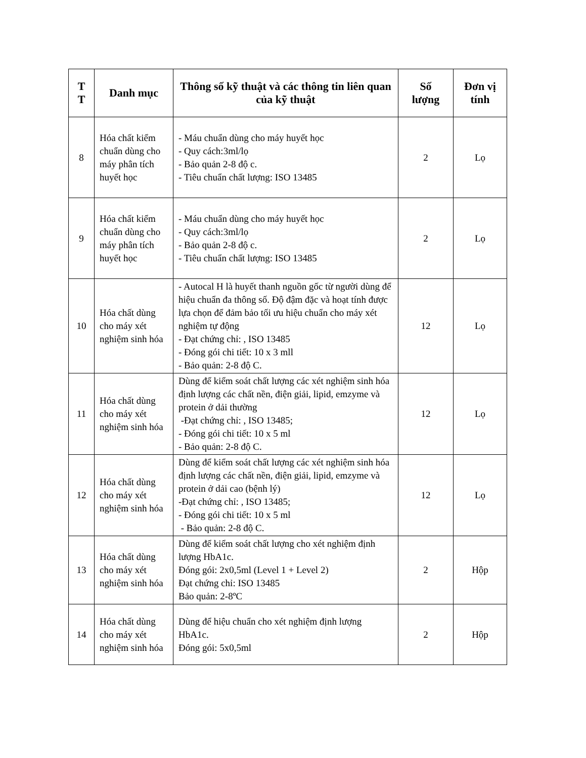| T T | Danh mục | Thông số kỹ thuật và các thông tin liên quan của kỹ thuật | Số lượng | Đơn vị tính |
| --- | --- | --- | --- | --- |
| 8 | Hóa chất kiểm chuẩn dùng cho máy phân tích huyết học | - Máu chuẩn dùng cho máy huyết học - Quy cách:3ml/lọ - Bảo quản 2-8 độ c. - Tiêu chuẩn chất lượng: ISO 13485 | 2 | Lọ |
| 9 | Hóa chất kiểm chuẩn dùng cho máy phân tích huyết học | - Máu chuẩn dùng cho máy huyết học - Quy cách:3ml/lọ - Bảo quản 2-8 độ c. - Tiêu chuẩn chất lượng: ISO 13485 | 2 | Lọ |
| 10 | Hóa chất dùng cho máy xét nghiệm sinh hóa | - Autocal H là huyết thanh nguồn gốc từ người dùng để hiệu chuẩn đa thông số. Độ đậm đặc và hoạt tính được lựa chọn để đảm bảo tối ưu hiệu chuẩn cho máy xét nghiệm tự động - Đạt chứng chỉ: , ISO 13485 - Đóng gói chi tiết: 10 x 3 mll - Bảo quản: 2-8 độ C. | 12 | Lọ |
| 11 | Hóa chất dùng cho máy xét nghiệm sinh hóa | Dùng để kiểm soát chất lượng các xét nghiệm sinh hóa định lượng các chất nền, điện giải, lipid, emzyme và protein ở dải thường -Đạt chứng chỉ: , ISO 13485; - Đóng gói chi tiết: 10 x 5 ml - Bảo quản: 2-8 độ C. | 12 | Lọ |
| 12 | Hóa chất dùng cho máy xét nghiệm sinh hóa | Dùng để kiểm soát chất lượng các xét nghiệm sinh hóa định lượng các chất nền, điện giải, lipid, emzyme và protein ở dải cao (bệnh lý) -Đạt chứng chỉ: , ISO 13485; - Đóng gói chi tiết: 10 x 5 ml - Bảo quản: 2-8 độ C. | 12 | Lọ |
| 13 | Hóa chất dùng cho máy xét nghiệm sinh hóa | Dùng để kiểm soát chất lượng cho xét nghiệm định lượng HbA1c. Đóng gói: 2x0,5ml (Level 1 + Level 2) Đạt chứng chỉ: ISO 13485 Bảo quản: 2-8ºC | 2 | Hộp |
| 14 | Hóa chất dùng cho máy xét nghiệm sinh hóa | Dùng để hiệu chuẩn cho xét nghiệm định lượng HbA1c. Đóng gói: 5x0,5ml | 2 | Hộp |